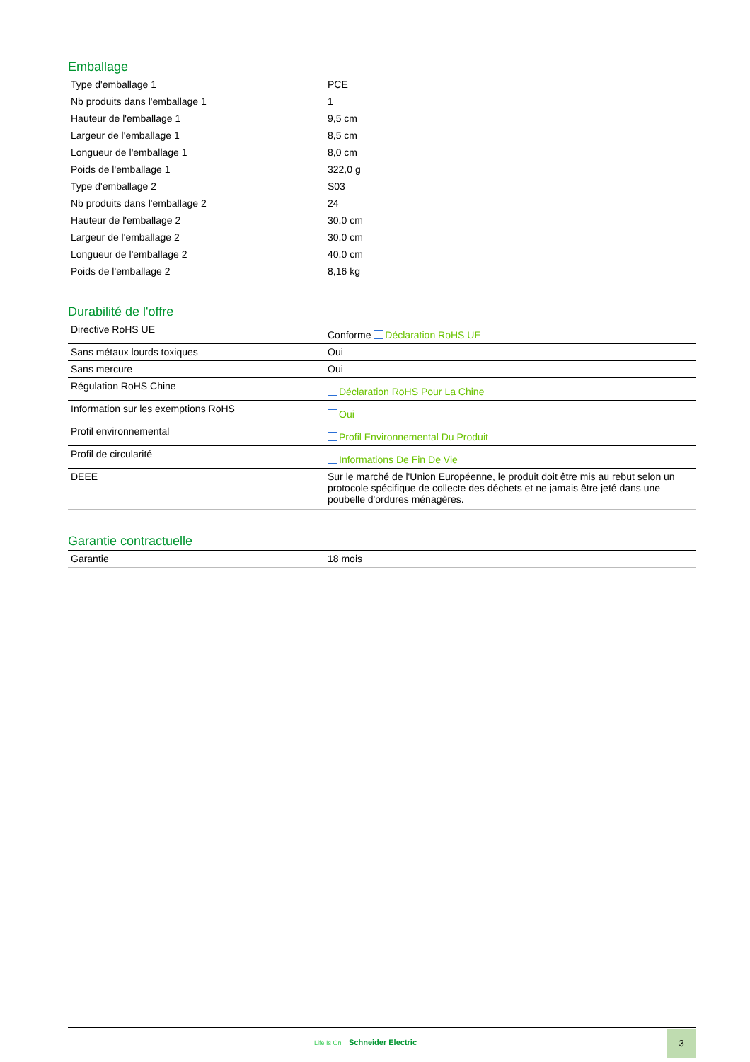Emballage
| Type d'emballage 1 | PCE |
| Nb produits dans l'emballage 1 | 1 |
| Hauteur de l'emballage 1 | 9,5 cm |
| Largeur de l'emballage 1 | 8,5 cm |
| Longueur de l'emballage 1 | 8,0 cm |
| Poids de l'emballage 1 | 322,0 g |
| Type d'emballage 2 | S03 |
| Nb produits dans l'emballage 2 | 24 |
| Hauteur de l'emballage 2 | 30,0 cm |
| Largeur de l'emballage 2 | 30,0 cm |
| Longueur de l'emballage 2 | 40,0 cm |
| Poids de l'emballage 2 | 8,16 kg |
Durabilité de l'offre
| Directive RoHS UE | Conforme Déclaration RoHS UE |
| Sans métaux lourds toxiques | Oui |
| Sans mercure | Oui |
| Régulation RoHS Chine | Déclaration RoHS Pour La Chine |
| Information sur les exemptions RoHS | Oui |
| Profil environnemental | Profil Environnemental Du Produit |
| Profil de circularité | Informations De Fin De Vie |
| DEEE | Sur le marché de l'Union Européenne, le produit doit être mis au rebut selon un protocole spécifique de collecte des déchets et ne jamais être jeté dans une poubelle d'ordures ménagères. |
Garantie contractuelle
| Garantie | 18 mois |
Life Is On Schneider Electric
3